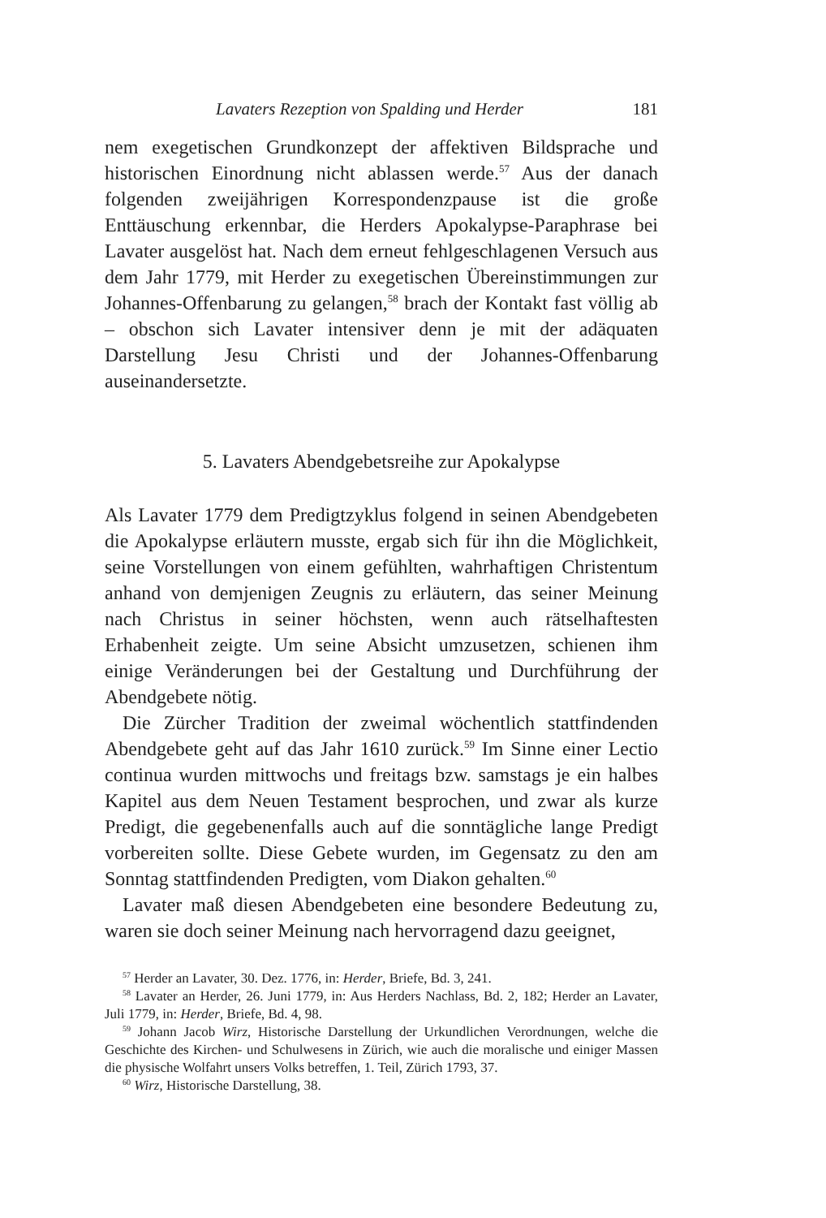Lavaters Rezeption von Spalding und Herder 181
nem exegetischen Grundkonzept der affektiven Bildsprache und historischen Einordnung nicht ablassen werde.<sup>57</sup> Aus der danach folgenden zweijährigen Korrespondenzpause ist die große Enttäuschung erkennbar, die Herders Apokalypse-Paraphrase bei Lavater ausgelöst hat. Nach dem erneut fehlgeschlagenen Versuch aus dem Jahr 1779, mit Herder zu exegetischen Übereinstimmungen zur Johannes-Offenbarung zu gelangen,<sup>58</sup> brach der Kontakt fast völlig ab – obschon sich Lavater intensiver denn je mit der adäquaten Darstellung Jesu Christi und der Johannes-Offenbarung auseinandersetzte.
5. Lavaters Abendgebetsreihe zur Apokalypse
Als Lavater 1779 dem Predigtzyklus folgend in seinen Abendgebeten die Apokalypse erläutern musste, ergab sich für ihn die Möglichkeit, seine Vorstellungen von einem gefühlten, wahrhaftigen Christentum anhand von demjenigen Zeugnis zu erläutern, das seiner Meinung nach Christus in seiner höchsten, wenn auch rätselhaftesten Erhabenheit zeigte. Um seine Absicht umzusetzen, schienen ihm einige Veränderungen bei der Gestaltung und Durchführung der Abendgebete nötig.
Die Zürcher Tradition der zweimal wöchentlich stattfindenden Abendgebete geht auf das Jahr 1610 zurück.<sup>59</sup> Im Sinne einer Lectio continua wurden mittwochs und freitags bzw. samstags je ein halbes Kapitel aus dem Neuen Testament besprochen, und zwar als kurze Predigt, die gegebenenfalls auch auf die sonntägliche lange Predigt vorbereiten sollte. Diese Gebete wurden, im Gegensatz zu den am Sonntag stattfindenden Predigten, vom Diakon gehalten.<sup>60</sup>
Lavater maß diesen Abendgebeten eine besondere Bedeutung zu, waren sie doch seiner Meinung nach hervorragend dazu geeignet,
<sup>57</sup> Herder an Lavater, 30. Dez. 1776, in: Herder, Briefe, Bd. 3, 241.
<sup>58</sup> Lavater an Herder, 26. Juni 1779, in: Aus Herders Nachlass, Bd. 2, 182; Herder an Lavater, Juli 1779, in: Herder, Briefe, Bd. 4, 98.
<sup>59</sup> Johann Jacob Wirz, Historische Darstellung der Urkundlichen Verordnungen, welche die Geschichte des Kirchen- und Schulwesens in Zürich, wie auch die moralische und einiger Massen die physische Wolfahrt unsers Volks betreffen, 1. Teil, Zürich 1793, 37.
<sup>60</sup> Wirz, Historische Darstellung, 38.